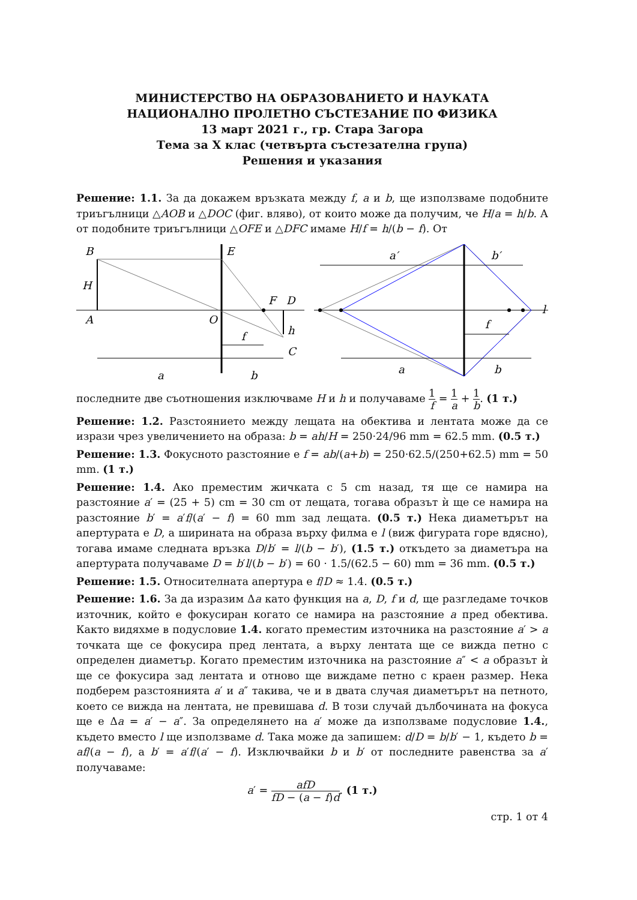МИНИСТЕРСТВО НА ОБРАЗОВАНИЕТО И НАУКАТА
НАЦИОНАЛНО ПРОЛЕТНО СЪСТЕЗАНИЕ ПО ФИЗИКА
13 март 2021 г., гр. Стара Загора
Тема за X клас (четвърта състезателна група)
Решения и указания
Решение: 1.1. За да докажем връзката между f, a и b, ще използваме подобните триъгълници △AOB и △DOC (фиг. вляво), от които може да получим, че H/a = h/b. А от подобните триъгълници △OFE и △DFC имаме H/f = h/(b − f). От
B
E
H
A
O
F
D
h
C
f
a
b
a′
b′
l
f
a
b
последните две съотношения изключваме H и h и получаваме 1 f = 1 a + 1 b. (1 т.)
Решение: 1.2. Разстоянието между лещата на обектива и лентата може да се изрази чрез увеличението на образа: b = ah/H = 250·24/96 mm = 62.5 mm. (0.5 т.)
Решение: 1.3. Фокусното разстояние е f = ab/(a+b) = 250·62.5/(250+62.5) mm = 50 mm. (1 т.)
Решение: 1.4. Ако преместим жичката с 5 cm назад, тя ще се намира на разстояние a′ = (25 + 5) cm = 30 cm от лещата, тогава образът ѝ ще се намира на разстояние b′ = a′f/(a′ − f) = 60 mm зад лещата. (0.5 т.) Нека диаметърът на апертурата е D, а ширината на образа върху филма е l (виж фигурата горе вдясно), тогава имаме следната връзка D/b′ = l/(b − b′), (1.5 т.) откъдето за диаметъра на апертурата получаваме D = b′l/(b − b′) = 60 · 1.5/(62.5 − 60) mm = 36 mm. (0.5 т.)
Решение: 1.5. Относителната апертура е f/D ≈ 1.4. (0.5 т.)
Решение: 1.6. За да изразим Δa като функция на a, D, f и d, ще разгледаме точков източник, който е фокусиран когато се намира на разстояние a пред обектива. Както видяхме в подусловие 1.4. когато преместим източника на разстояние a′ > a точката ще се фокусира пред лентата, а върху лентата ще се вижда петно с определен диаметър. Когато преместим източника на разстояние a″ < a образът ѝ ще се фокусира зад лентата и отново ще виждаме петно с краен размер. Нека подберем разстоянията a′ и a″ такива, че и в двата случая диаметърът на петното, което се вижда на лентата, не превишава d. В този случай дълбочината на фокуса ще е Δa = a′ − a″. За определянето на a′ може да използваме подусловие 1.4., където вместо l ще използваме d. Така може да запишем: d/D = b/b′ − 1, където b = af/(a − f), а b′ = a′f/(a′ − f). Изключвайки b и b′ от последните равенства за a′ получаваме:
a′ = afD fD − (a − f)d. (1 т.)
стр. 1 от 4